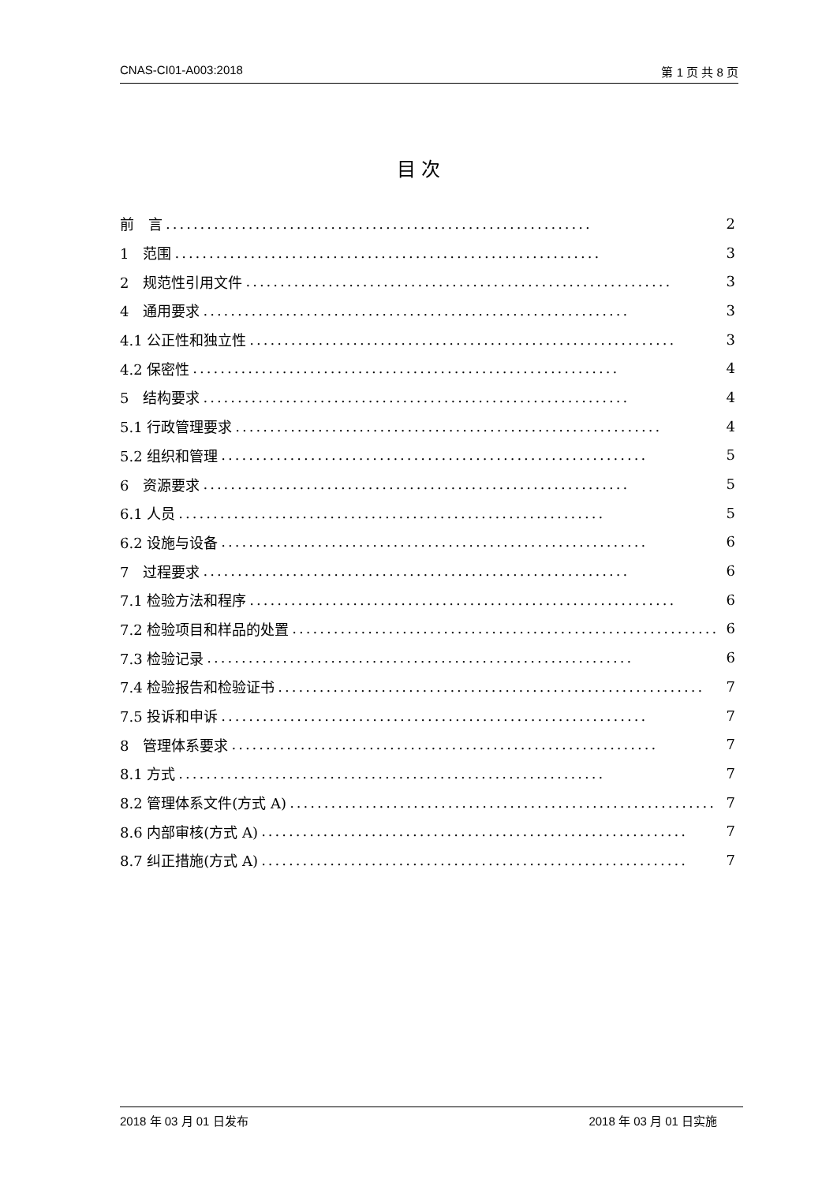CNAS-CI01-A003:2018 第 1 页 共 8 页
目 次
前　言.............................................................. 2
1　范围.............................................................. 3
2　规范性引用文件.............................................................. 3
4　通用要求.............................................................. 3
4.1 公正性和独立性.............................................................. 3
4.2 保密性.............................................................. 4
5　结构要求.............................................................. 4
5.1 行政管理要求.............................................................. 4
5.2 组织和管理.............................................................. 5
6　资源要求.............................................................. 5
6.1 人员.............................................................. 5
6.2 设施与设备.............................................................. 6
7　过程要求.............................................................. 6
7.1 检验方法和程序.............................................................. 6
7.2 检验项目和样品的处置.............................................................. 6
7.3 检验记录.............................................................. 6
7.4 检验报告和检验证书.............................................................. 7
7.5 投诉和申诉.............................................................. 7
8　管理体系要求.............................................................. 7
8.1 方式.............................................................. 7
8.2 管理体系文件(方式 A).............................................................. 7
8.6 内部审核(方式 A).............................................................. 7
8.7 纠正措施(方式 A).............................................................. 7
2018 年 03 月 01 日发布 2018 年 03 月 01 日实施